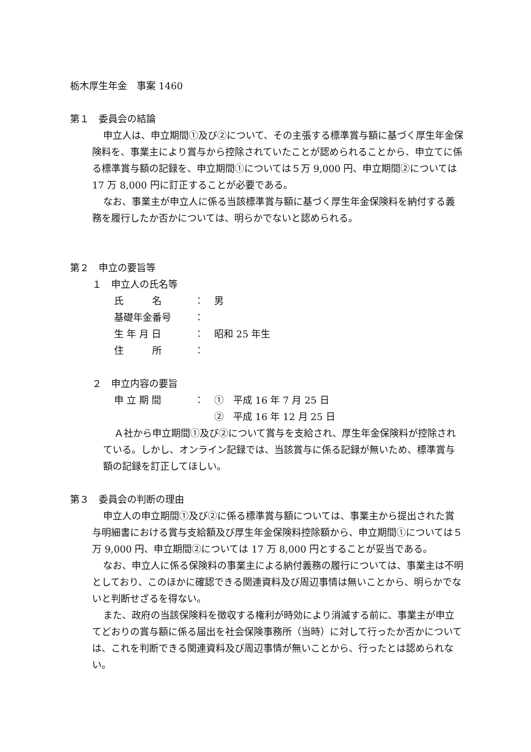栃木厚生年金　事案 1460
第１　委員会の結論
申立人は、申立期間①及び②について、その主張する標準賞与額に基づく厚生年金保険料を、事業主により賞与から控除されていたことが認められることから、申立てに係る標準賞与額の記録を、申立期間①については５万 9,000 円、申立期間②については 17 万 8,000 円に訂正することが必要である。
なお、事業主が申立人に係る当該標準賞与額に基づく厚生年金保険料を納付する義務を履行したか否かについては、明らかでないと認められる。
第２　申立の要旨等
１　申立人の氏名等
| 氏 名 | ： | 男 |
| 基礎年金番号 | ： | |
| 生 年 月 日 | ： | 昭和 25 年生 |
| 住 所 | ： | |
２　申立内容の要旨
| 申 立 期 間 | ： | ① 平成 16 年 7 月 25 日 |
| | | ② 平成 16 年 12 月 25 日 |
Ａ社から申立期間①及び②について賞与を支給され、厚生年金保険料が控除されている。しかし、オンライン記録では、当該賞与に係る記録が無いため、標準賞与額の記録を訂正してほしい。
第３　委員会の判断の理由
申立人の申立期間①及び②に係る標準賞与額については、事業主から提出された賞与明細書における賞与支給額及び厚生年金保険料控除額から、申立期間①については５万 9,000 円、申立期間②については 17 万 8,000 円とすることが妥当である。
なお、申立人に係る保険料の事業主による納付義務の履行については、事業主は不明としており、このほかに確認できる関連資料及び周辺事情は無いことから、明らかでないと判断せざるを得ない。
また、政府の当該保険料を徴収する権利が時効により消滅する前に、事業主が申立てどおりの賞与額に係る届出を社会保険事務所（当時）に対して行ったか否かについては、これを判断できる関連資料及び周辺事情が無いことから、行ったとは認められない。